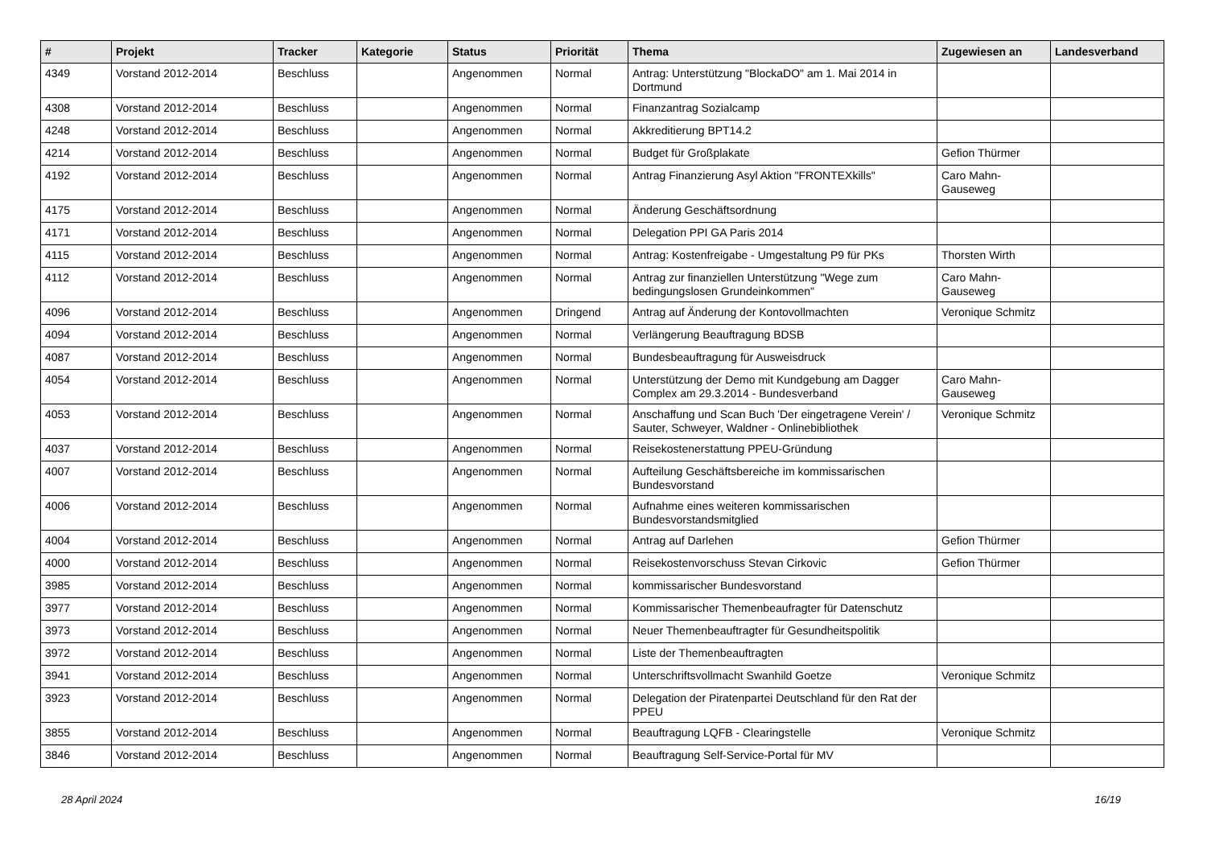| # | Projekt | Tracker | Kategorie | Status | Priorität | Thema | Zugewiesen an | Landesverband |
| --- | --- | --- | --- | --- | --- | --- | --- | --- |
| 4349 | Vorstand 2012-2014 | Beschluss | | Angenommen | Normal | Antrag: Unterstützung "BlockaDO" am 1. Mai 2014 in Dortmund | | |
| 4308 | Vorstand 2012-2014 | Beschluss | | Angenommen | Normal | Finanzantrag Sozialcamp | | |
| 4248 | Vorstand 2012-2014 | Beschluss | | Angenommen | Normal | Akkreditierung BPT14.2 | | |
| 4214 | Vorstand 2012-2014 | Beschluss | | Angenommen | Normal | Budget für Großplakate | Gefion Thürmer | |
| 4192 | Vorstand 2012-2014 | Beschluss | | Angenommen | Normal | Antrag Finanzierung Asyl Aktion "FRONTEXkills" | Caro Mahn-Gauseweg | |
| 4175 | Vorstand 2012-2014 | Beschluss | | Angenommen | Normal | Änderung Geschäftsordnung | | |
| 4171 | Vorstand 2012-2014 | Beschluss | | Angenommen | Normal | Delegation PPI GA Paris 2014 | | |
| 4115 | Vorstand 2012-2014 | Beschluss | | Angenommen | Normal | Antrag: Kostenfreigabe - Umgestaltung P9 für PKs | Thorsten Wirth | |
| 4112 | Vorstand 2012-2014 | Beschluss | | Angenommen | Normal | Antrag zur finanziellen Unterstützung "Wege zum bedingungslosen Grundeinkommen" | Caro Mahn-Gauseweg | |
| 4096 | Vorstand 2012-2014 | Beschluss | | Angenommen | Dringend | Antrag auf Änderung der Kontovollmachten | Veronique Schmitz | |
| 4094 | Vorstand 2012-2014 | Beschluss | | Angenommen | Normal | Verlängerung Beauftragung BDSB | | |
| 4087 | Vorstand 2012-2014 | Beschluss | | Angenommen | Normal | Bundesbeauftragung für Ausweisdruck | | |
| 4054 | Vorstand 2012-2014 | Beschluss | | Angenommen | Normal | Unterstützung der Demo mit Kundgebung am Dagger Complex am 29.3.2014 - Bundesverband | Caro Mahn-Gauseweg | |
| 4053 | Vorstand 2012-2014 | Beschluss | | Angenommen | Normal | Anschaffung und Scan Buch 'Der eingetragene Verein' / Sauter, Schweyer, Waldner - Onlinebibliothek | Veronique Schmitz | |
| 4037 | Vorstand 2012-2014 | Beschluss | | Angenommen | Normal | Reisekostenerstattung PPEU-Gründung | | |
| 4007 | Vorstand 2012-2014 | Beschluss | | Angenommen | Normal | Aufteilung Geschäftsbereiche im kommissarischen Bundesvorstand | | |
| 4006 | Vorstand 2012-2014 | Beschluss | | Angenommen | Normal | Aufnahme eines weiteren kommissarischen Bundesvorstandsmitglied | | |
| 4004 | Vorstand 2012-2014 | Beschluss | | Angenommen | Normal | Antrag auf Darlehen | Gefion Thürmer | |
| 4000 | Vorstand 2012-2014 | Beschluss | | Angenommen | Normal | Reisekostenvorschuss Stevan Cirkovic | Gefion Thürmer | |
| 3985 | Vorstand 2012-2014 | Beschluss | | Angenommen | Normal | kommissarischer Bundesvorstand | | |
| 3977 | Vorstand 2012-2014 | Beschluss | | Angenommen | Normal | Kommissarischer Themenbeaufragter für Datenschutz | | |
| 3973 | Vorstand 2012-2014 | Beschluss | | Angenommen | Normal | Neuer Themenbeauftragter für Gesundheitspolitik | | |
| 3972 | Vorstand 2012-2014 | Beschluss | | Angenommen | Normal | Liste der Themenbeauftragten | | |
| 3941 | Vorstand 2012-2014 | Beschluss | | Angenommen | Normal | Unterschriftsvollmacht Swanhild Goetze | Veronique Schmitz | |
| 3923 | Vorstand 2012-2014 | Beschluss | | Angenommen | Normal | Delegation der Piratenpartei Deutschland für den Rat der PPEU | | |
| 3855 | Vorstand 2012-2014 | Beschluss | | Angenommen | Normal | Beauftragung LQFB - Clearingstelle | Veronique Schmitz | |
| 3846 | Vorstand 2012-2014 | Beschluss | | Angenommen | Normal | Beauftragung Self-Service-Portal für MV | | |
28 April 2024 16/19